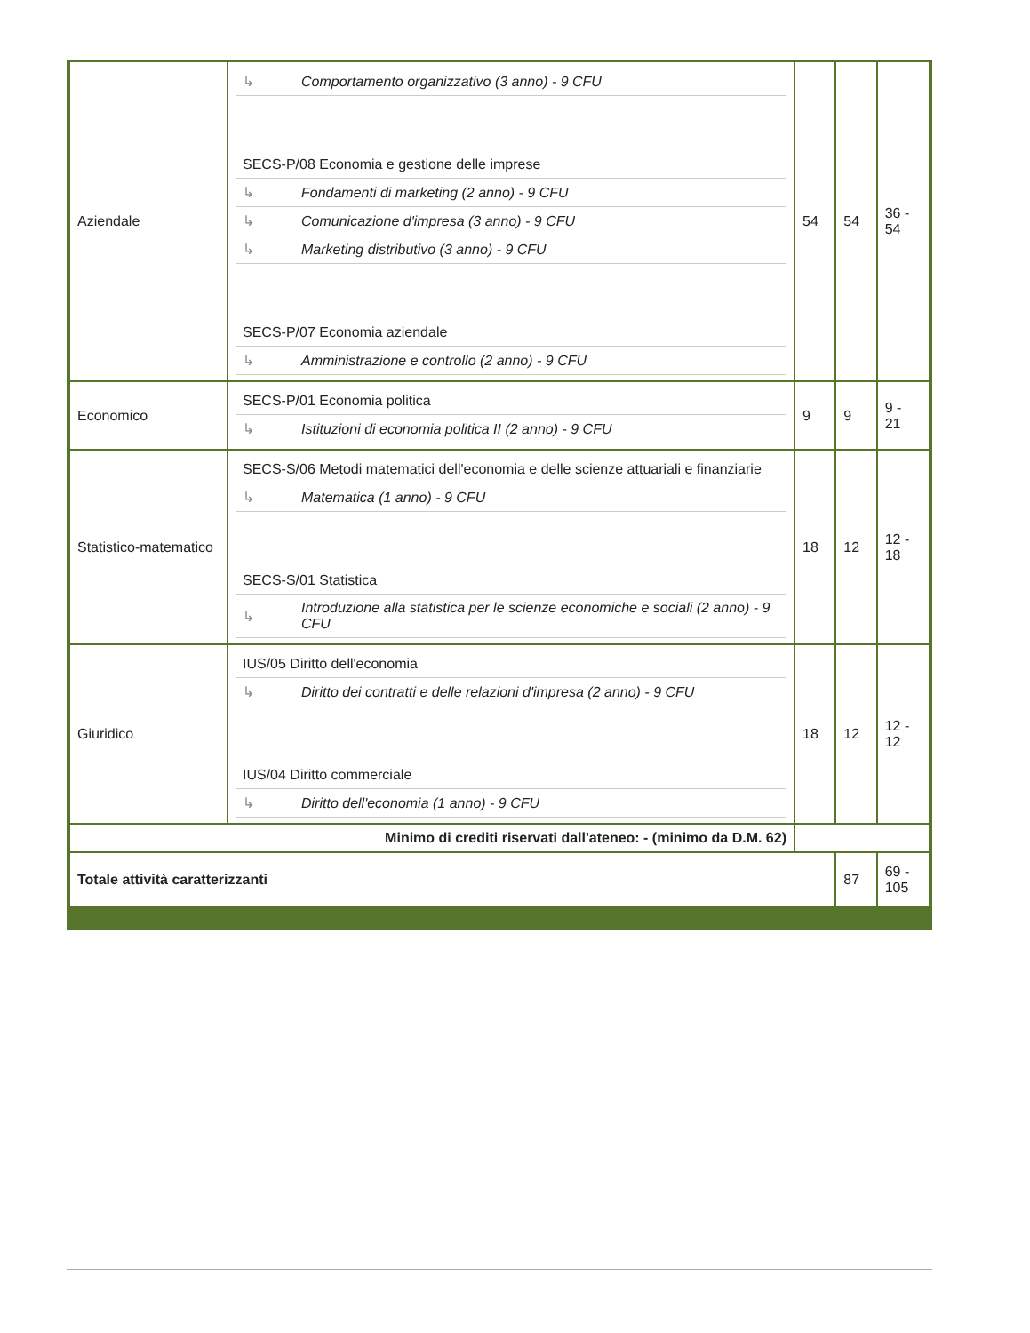| Aziendale | / ↳ / Comportamento organizzativo (3 anno) - 9 CFU / / SECS-P/08 Economia e gestione delle imprese / / / ↳ / Fondamenti di marketing (2 anno) - 9 CFU / / ↳ / Comunicazione d'impresa (3 anno) - 9 CFU / / ↳ / Marketing distributivo (3 anno) - 9 CFU / / SECS-P/07 Economia aziendale / / / ↳ / Amministrazione e controllo (2 anno) - 9 CFU / | 54 | 54 | 36 - 54 |
| Economico | / SECS-P/01 Economia politica / / / ↳ / Istituzioni di economia politica II (2 anno) - 9 CFU / | 9 | 9 | 9 - 21 |
| Statistico-matematico | / SECS-S/06 Metodi matematici dell'economia e delle scienze attuariali e finanziarie / / / ↳ / Matematica (1 anno) - 9 CFU / / SECS-S/01 Statistica / / / ↳ / Introduzione alla statistica per le scienze economiche e sociali (2 anno) - 9 CFU / | 18 | 12 | 12 - 18 |
| Giuridico | / IUS/05 Diritto dell'economia / / / ↳ / Diritto dei contratti e delle relazioni d'impresa (2 anno) - 9 CFU / / IUS/04 Diritto commerciale / / / ↳ / Diritto dell'economia (1 anno) - 9 CFU / | 18 | 12 | 12 - 12 |
| Minimo di crediti riservati dall'ateneo: - (minimo da D.M. 62) | | | | |
| Totale attività caratterizzanti | | | 87 | 69 - 105 |